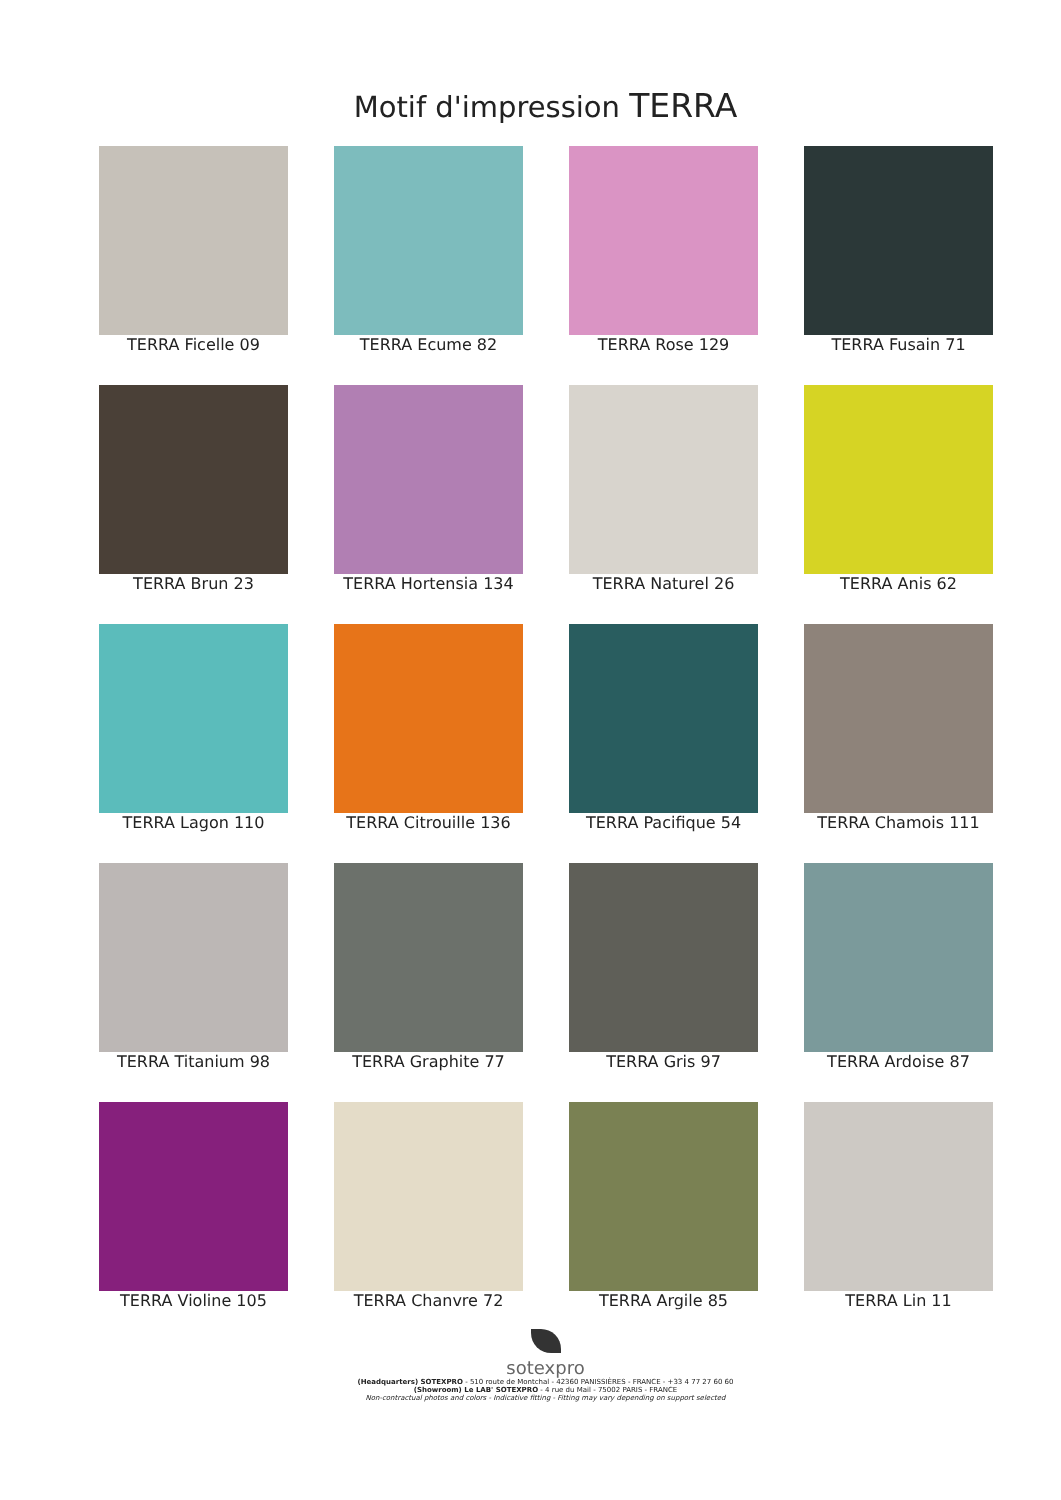Motif d'impression TERRA
TERRA Ficelle 09
TERRA Ecume 82
TERRA Rose 129
TERRA Fusain 71
TERRA Brun 23
TERRA Hortensia 134
TERRA Naturel 26
TERRA Anis 62
TERRA Lagon 110
TERRA Citrouille 136
TERRA Pacifique 54
TERRA Chamois 111
TERRA Titanium 98
TERRA Graphite 77
TERRA Gris 97
TERRA Ardoise 87
TERRA Violine 105
TERRA Chanvre 72
TERRA Argile 85
TERRA Lin 11
sotexpro
(Headquarters) SOTEXPRO - 510 route de Montchal - 42360 PANISSIÈRES - FRANCE - +33 4 77 27 60 60
(Showroom) Le LAB' SOTEXPRO - 4 rue du Mail - 75002 PARIS - FRANCE
Non-contractual photos and colors - Indicative fitting - Fitting may vary depending on support selected